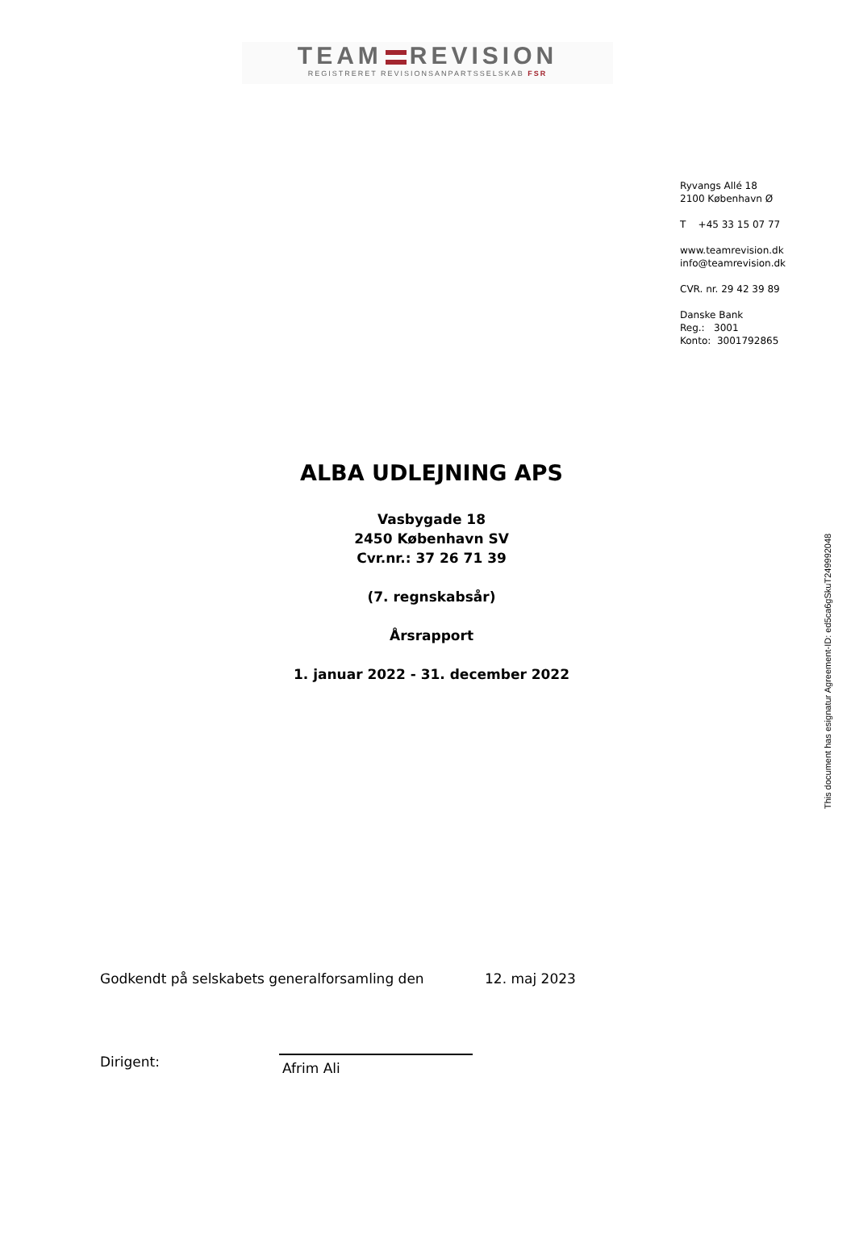TEAM REVISION
REGISTRERET REVISIONSANPARTSSELSKAB FSR
Ryvangs Allé 18
2100 København Ø
T +45 33 15 07 77
www.teamrevision.dk
info@teamrevision.dk
CVR. nr. 29 42 39 89
Danske Bank
Reg.: 3001
Konto: 3001792865
ALBA UDLEJNING APS
Vasbygade 18
2450 København SV
Cvr.nr.: 37 26 71 39
(7. regnskabsår)
Årsrapport
1. januar 2022 - 31. december 2022
Godkendt på selskabets generalforsamling den 12. maj 2023
Dirigent:
Afrim Ali
This document has esignatur Agreement-ID: ed5ca6gSkuT249992048